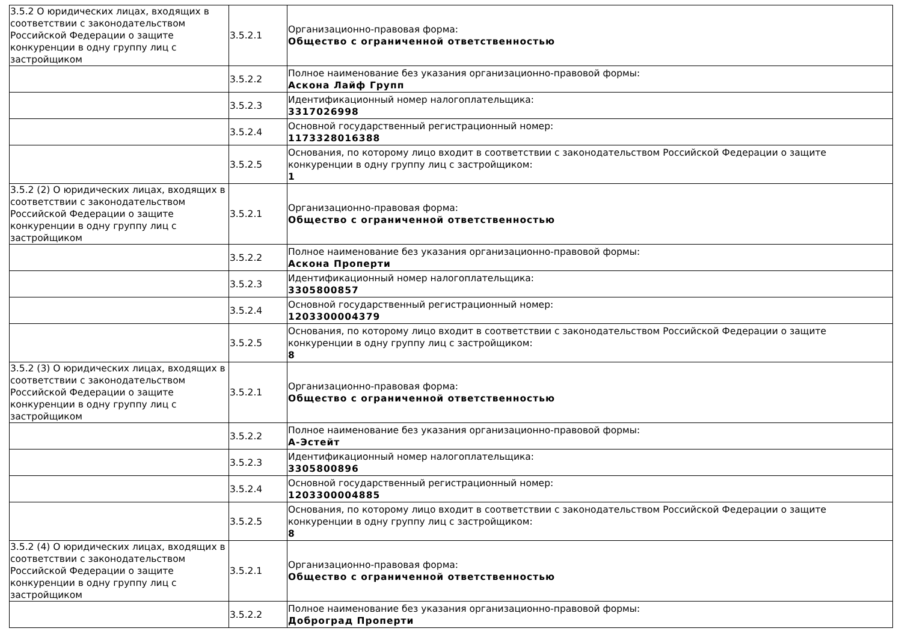| 3.5.2 О юридических лицах, входящих в соответствии с законодательством Российской Федерации о защите конкуренции в одну группу лиц с застройщиком | 3.5.2.1 | Организационно-правовая форма: Общество с ограниченной ответственностью |
| | 3.5.2.2 | Полное наименование без указания организационно-правовой формы: Аскона Лайф Групп |
| | 3.5.2.3 | Идентификационный номер налогоплательщика: 3317026998 |
| | 3.5.2.4 | Основной государственный регистрационный номер: 1173328016388 |
| | 3.5.2.5 | Основания, по которому лицо входит в соответствии с законодательством Российской Федерации о защите конкуренции в одну группу лиц с застройщиком: 1 |
| 3.5.2 (2) О юридических лицах, входящих в соответствии с законодательством Российской Федерации о защите конкуренции в одну группу лиц с застройщиком | 3.5.2.1 | Организационно-правовая форма: Общество с ограниченной ответственностью |
| | 3.5.2.2 | Полное наименование без указания организационно-правовой формы: Аскона Проперти |
| | 3.5.2.3 | Идентификационный номер налогоплательщика: 3305800857 |
| | 3.5.2.4 | Основной государственный регистрационный номер: 1203300004379 |
| | 3.5.2.5 | Основания, по которому лицо входит в соответствии с законодательством Российской Федерации о защите конкуренции в одну группу лиц с застройщиком: 8 |
| 3.5.2 (3) О юридических лицах, входящих в соответствии с законодательством Российской Федерации о защите конкуренции в одну группу лиц с застройщиком | 3.5.2.1 | Организационно-правовая форма: Общество с ограниченной ответственностью |
| | 3.5.2.2 | Полное наименование без указания организационно-правовой формы: А-Эстейт |
| | 3.5.2.3 | Идентификационный номер налогоплательщика: 3305800896 |
| | 3.5.2.4 | Основной государственный регистрационный номер: 1203300004885 |
| | 3.5.2.5 | Основания, по которому лицо входит в соответствии с законодательством Российской Федерации о защите конкуренции в одну группу лиц с застройщиком: 8 |
| 3.5.2 (4) О юридических лицах, входящих в соответствии с законодательством Российской Федерации о защите конкуренции в одну группу лиц с застройщиком | 3.5.2.1 | Организационно-правовая форма: Общество с ограниченной ответственностью |
| | 3.5.2.2 | Полное наименование без указания организационно-правовой формы: Доброград Проперти |